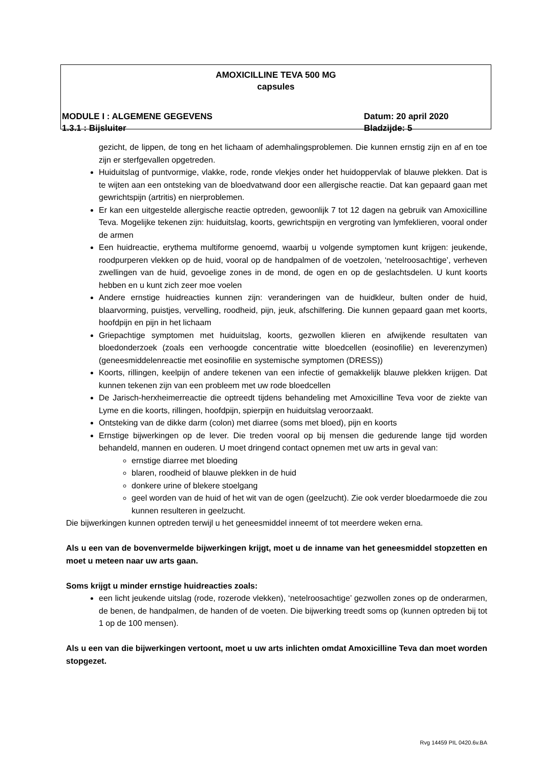AMOXICILLINE TEVA 500 MG
capsules
MODULE I : ALGEMENE GEGEVENS Datum: 20 april 2020
1.3.1 : Bijsluiter Bladzijde: 5
gezicht, de lippen, de tong en het lichaam of ademhalingsproblemen. Die kunnen ernstig zijn en af en toe zijn er sterfgevallen opgetreden.
Huiduitslag of puntvormige, vlakke, rode, ronde vlekjes onder het huidoppervlak of blauwe plekken. Dat is te wijten aan een ontsteking van de bloedvatwand door een allergische reactie. Dat kan gepaard gaan met gewrichtspijn (artritis) en nierproblemen.
Er kan een uitgestelde allergische reactie optreden, gewoonlijk 7 tot 12 dagen na gebruik van Amoxicilline Teva. Mogelijke tekenen zijn: huiduitslag, koorts, gewrichtspijn en vergroting van lymfeklieren, vooral onder de armen
Een huidreactie, erythema multiforme genoemd, waarbij u volgende symptomen kunt krijgen: jeukende, roodpurperen vlekken op de huid, vooral op de handpalmen of de voetzolen, ‘netelroosachtige’, verheven zwellingen van de huid, gevoelige zones in de mond, de ogen en op de geslachtsdelen. U kunt koorts hebben en u kunt zich zeer moe voelen
Andere ernstige huidreacties kunnen zijn: veranderingen van de huidkleur, bulten onder de huid, blaarvorming, puistjes, vervelling, roodheid, pijn, jeuk, afschilfering. Die kunnen gepaard gaan met koorts, hoofdpijn en pijn in het lichaam
Griepachtige symptomen met huiduitslag, koorts, gezwollen klieren en afwijkende resultaten van bloedonderzoek (zoals een verhoogde concentratie witte bloedcellen (eosinofilie) en leverenzymen) (geneesmiddelenreactie met eosinofilie en systemische symptomen (DRESS))
Koorts, rillingen, keelpijn of andere tekenen van een infectie of gemakkelijk blauwe plekken krijgen. Dat kunnen tekenen zijn van een probleem met uw rode bloedcellen
De Jarisch-herxheimerreactie die optreedt tijdens behandeling met Amoxicilline Teva voor de ziekte van Lyme en die koorts, rillingen, hoofdpijn, spierpijn en huiduitslag veroorzaakt.
Ontsteking van de dikke darm (colon) met diarree (soms met bloed), pijn en koorts
Ernstige bijwerkingen op de lever. Die treden vooral op bij mensen die gedurende lange tijd worden behandeld, mannen en ouderen. U moet dringend contact opnemen met uw arts in geval van:
ernstige diarree met bloeding
blaren, roodheid of blauwe plekken in de huid
donkere urine of blekere stoelgang
geel worden van de huid of het wit van de ogen (geelzucht). Zie ook verder bloedarmoede die zou kunnen resulteren in geelzucht.
Die bijwerkingen kunnen optreden terwijl u het geneesmiddel inneemt of tot meerdere weken erna.
Als u een van de bovenvermelde bijwerkingen krijgt, moet u de inname van het geneesmiddel stopzetten en moet u meteen naar uw arts gaan.
Soms krijgt u minder ernstige huidreacties zoals:
een licht jeukende uitslag (rode, rozerode vlekken), ‘netelroosachtige’ gezwollen zones op de onderarmen, de benen, de handpalmen, de handen of de voeten. Die bijwerking treedt soms op (kunnen optreden bij tot 1 op de 100 mensen).
Als u een van die bijwerkingen vertoont, moet u uw arts inlichten omdat Amoxicilline Teva dan moet worden stopgezet.
Rvg 14459 PIL 0420.6v.BA